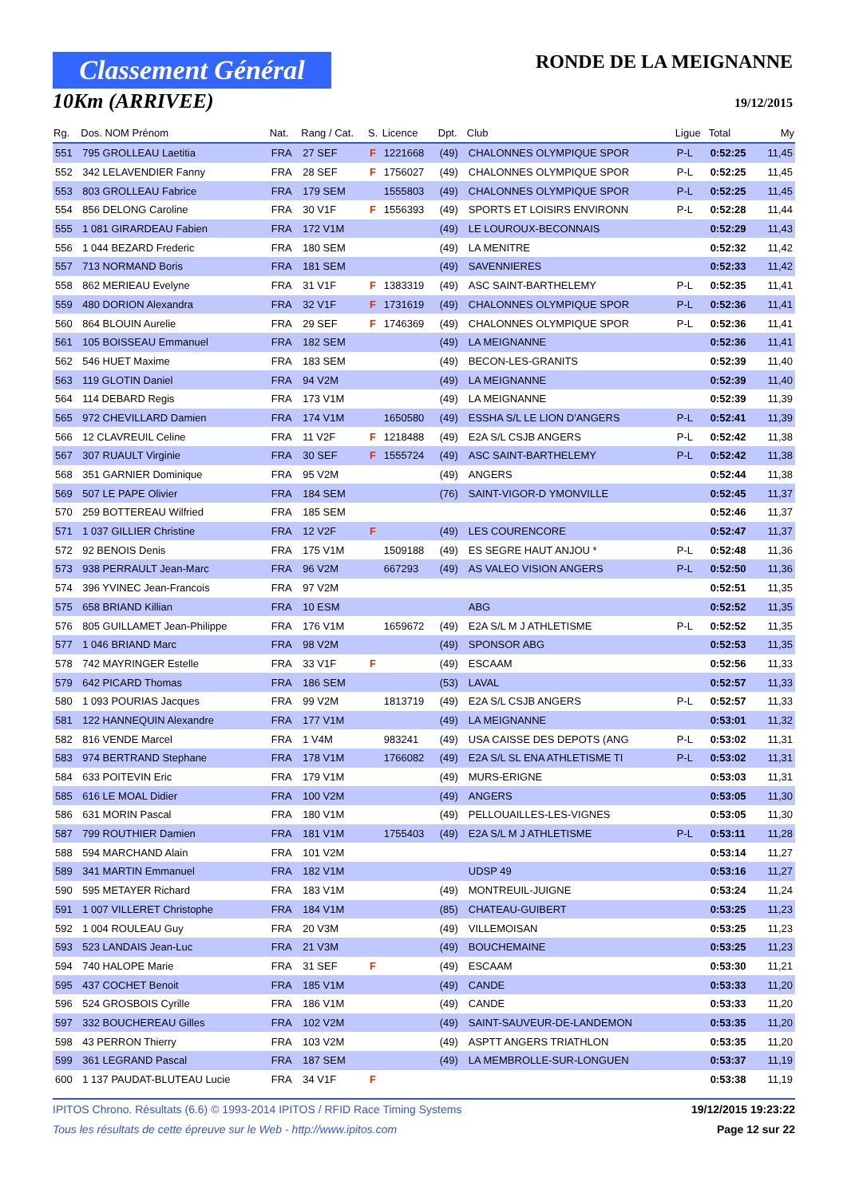Classement Général
10Km (ARRIVEE)
RONDE DE LA MEIGNANNE
19/12/2015
| Rg. | Dos. NOM Prénom | Nat. | Rang / Cat. | S. | Licence | Dpt. | Club | Ligue | Total | My |
| --- | --- | --- | --- | --- | --- | --- | --- | --- | --- | --- |
| 551 | 795 GROLLEAU Laetitia | FRA | 27 SEF | F | 1221668 | (49) | CHALONNES OLYMPIQUE SPOR | P-L | 0:52:25 | 11,45 |
| 552 | 342 LELAVENDIER Fanny | FRA | 28 SEF | F | 1756027 | (49) | CHALONNES OLYMPIQUE SPOR | P-L | 0:52:25 | 11,45 |
| 553 | 803 GROLLEAU Fabrice | FRA | 179 SEM | | 1555803 | (49) | CHALONNES OLYMPIQUE SPOR | P-L | 0:52:25 | 11,45 |
| 554 | 856 DELONG Caroline | FRA | 30 V1F | F | 1556393 | (49) | SPORTS ET LOISIRS ENVIRONN | P-L | 0:52:28 | 11,44 |
| 555 | 1 081 GIRARDEAU Fabien | FRA | 172 V1M | | | (49) | LE LOUROUX-BECONNAIS | | 0:52:29 | 11,43 |
| 556 | 1 044 BEZARD Frederic | FRA | 180 SEM | | | (49) | LA MENITRE | | 0:52:32 | 11,42 |
| 557 | 713 NORMAND Boris | FRA | 181 SEM | | | (49) | SAVENNIERES | | 0:52:33 | 11,42 |
| 558 | 862 MERIEAU Evelyne | FRA | 31 V1F | F | 1383319 | (49) | ASC SAINT-BARTHELEMY | P-L | 0:52:35 | 11,41 |
| 559 | 480 DORION Alexandra | FRA | 32 V1F | F | 1731619 | (49) | CHALONNES OLYMPIQUE SPOR | P-L | 0:52:36 | 11,41 |
| 560 | 864 BLOUIN Aurelie | FRA | 29 SEF | F | 1746369 | (49) | CHALONNES OLYMPIQUE SPOR | P-L | 0:52:36 | 11,41 |
| 561 | 105 BOISSEAU Emmanuel | FRA | 182 SEM | | | (49) | LA MEIGNANNE | | 0:52:36 | 11,41 |
| 562 | 546 HUET Maxime | FRA | 183 SEM | | | (49) | BECON-LES-GRANITS | | 0:52:39 | 11,40 |
| 563 | 119 GLOTIN Daniel | FRA | 94 V2M | | | (49) | LA MEIGNANNE | | 0:52:39 | 11,40 |
| 564 | 114 DEBARD Regis | FRA | 173 V1M | | | (49) | LA MEIGNANNE | | 0:52:39 | 11,39 |
| 565 | 972 CHEVILLARD Damien | FRA | 174 V1M | | 1650580 | (49) | ESSHA S/L LE LION D'ANGERS | P-L | 0:52:41 | 11,39 |
| 566 | 12 CLAVREUIL Celine | FRA | 11 V2F | F | 1218488 | (49) | E2A S/L CSJB ANGERS | P-L | 0:52:42 | 11,38 |
| 567 | 307 RUAULT Virginie | FRA | 30 SEF | F | 1555724 | (49) | ASC SAINT-BARTHELEMY | P-L | 0:52:42 | 11,38 |
| 568 | 351 GARNIER Dominique | FRA | 95 V2M | | | (49) | ANGERS | | 0:52:44 | 11,38 |
| 569 | 507 LE PAPE Olivier | FRA | 184 SEM | | | (76) | SAINT-VIGOR-D YMONVILLE | | 0:52:45 | 11,37 |
| 570 | 259 BOTTEREAU Wilfried | FRA | 185 SEM | | | | | | 0:52:46 | 11,37 |
| 571 | 1 037 GILLIER Christine | FRA | 12 V2F | F | | (49) | LES COURENCORE | | 0:52:47 | 11,37 |
| 572 | 92 BENOIS Denis | FRA | 175 V1M | | 1509188 | (49) | ES SEGRE HAUT ANJOU * | P-L | 0:52:48 | 11,36 |
| 573 | 938 PERRAULT Jean-Marc | FRA | 96 V2M | | 667293 | (49) | AS VALEO VISION ANGERS | P-L | 0:52:50 | 11,36 |
| 574 | 396 YVINEC Jean-Francois | FRA | 97 V2M | | | | | | 0:52:51 | 11,35 |
| 575 | 658 BRIAND Killian | FRA | 10 ESM | | | | ABG | | 0:52:52 | 11,35 |
| 576 | 805 GUILLAMET Jean-Philippe | FRA | 176 V1M | | 1659672 | (49) | E2A S/L M J ATHLETISME | P-L | 0:52:52 | 11,35 |
| 577 | 1 046 BRIAND Marc | FRA | 98 V2M | | | (49) | SPONSOR ABG | | 0:52:53 | 11,35 |
| 578 | 742 MAYRINGER Estelle | FRA | 33 V1F | F | | (49) | ESCAAM | | 0:52:56 | 11,33 |
| 579 | 642 PICARD Thomas | FRA | 186 SEM | | | (53) | LAVAL | | 0:52:57 | 11,33 |
| 580 | 1 093 POURIAS Jacques | FRA | 99 V2M | | 1813719 | (49) | E2A S/L CSJB ANGERS | P-L | 0:52:57 | 11,33 |
| 581 | 122 HANNEQUIN Alexandre | FRA | 177 V1M | | | (49) | LA MEIGNANNE | | 0:53:01 | 11,32 |
| 582 | 816 VENDE Marcel | FRA | 1 V4M | | 983241 | (49) | USA CAISSE DES DEPOTS (ANG | P-L | 0:53:02 | 11,31 |
| 583 | 974 BERTRAND Stephane | FRA | 178 V1M | | 1766082 | (49) | E2A S/L SL ENA ATHLETISME TI | P-L | 0:53:02 | 11,31 |
| 584 | 633 POITEVIN Eric | FRA | 179 V1M | | | (49) | MURS-ERIGNE | | 0:53:03 | 11,31 |
| 585 | 616 LE MOAL Didier | FRA | 100 V2M | | | (49) | ANGERS | | 0:53:05 | 11,30 |
| 586 | 631 MORIN Pascal | FRA | 180 V1M | | | (49) | PELLOUAILLES-LES-VIGNES | | 0:53:05 | 11,30 |
| 587 | 799 ROUTHIER Damien | FRA | 181 V1M | | 1755403 | (49) | E2A S/L M J ATHLETISME | P-L | 0:53:11 | 11,28 |
| 588 | 594 MARCHAND Alain | FRA | 101 V2M | | | | | | 0:53:14 | 11,27 |
| 589 | 341 MARTIN Emmanuel | FRA | 182 V1M | | | | UDSP 49 | | 0:53:16 | 11,27 |
| 590 | 595 METAYER Richard | FRA | 183 V1M | | | (49) | MONTREUIL-JUIGNE | | 0:53:24 | 11,24 |
| 591 | 1 007 VILLERET Christophe | FRA | 184 V1M | | | (85) | CHATEAU-GUIBERT | | 0:53:25 | 11,23 |
| 592 | 1 004 ROULEAU Guy | FRA | 20 V3M | | | (49) | VILLEMOISAN | | 0:53:25 | 11,23 |
| 593 | 523 LANDAIS Jean-Luc | FRA | 21 V3M | | | (49) | BOUCHEMAINE | | 0:53:25 | 11,23 |
| 594 | 740 HALOPE Marie | FRA | 31 SEF | F | | (49) | ESCAAM | | 0:53:30 | 11,21 |
| 595 | 437 COCHET Benoit | FRA | 185 V1M | | | (49) | CANDE | | 0:53:33 | 11,20 |
| 596 | 524 GROSBOIS Cyrille | FRA | 186 V1M | | | (49) | CANDE | | 0:53:33 | 11,20 |
| 597 | 332 BOUCHEREAU Gilles | FRA | 102 V2M | | | (49) | SAINT-SAUVEUR-DE-LANDEMON | | 0:53:35 | 11,20 |
| 598 | 43 PERRON Thierry | FRA | 103 V2M | | | (49) | ASPTT ANGERS TRIATHLON | | 0:53:35 | 11,20 |
| 599 | 361 LEGRAND Pascal | FRA | 187 SEM | | | (49) | LA MEMBROLLE-SUR-LONGUEN | | 0:53:37 | 11,19 |
| 600 | 1 137 PAUDAT-BLUTEAU Lucie | FRA | 34 V1F | F | | | | | 0:53:38 | 11,19 |
IPITOS Chrono. Résultats (6.6) © 1993-2014 IPITOS / RFID Race Timing Systems 19/12/2015 19:23:22
Tous les résultats de cette épreuve sur le Web - http://www.ipitos.com Page 12 sur 22